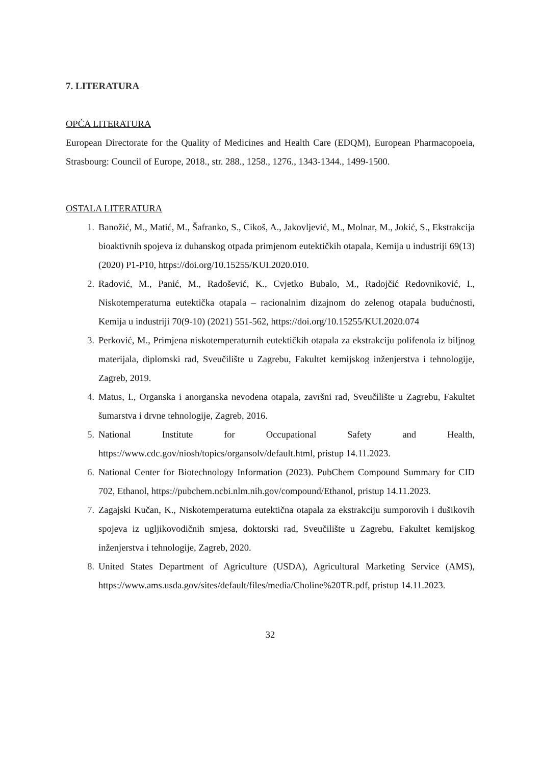7. LITERATURA
OPĆA LITERATURA
European Directorate for the Quality of Medicines and Health Care (EDQM), European Pharmacopoeia, Strasbourg: Council of Europe, 2018., str. 288., 1258., 1276., 1343-1344., 1499-1500.
OSTALA LITERATURA
1. Banožić, M., Matić, M., Šafranko, S., Cikoš, A., Jakovljević, M., Molnar, M., Jokić, S., Ekstrakcija bioaktivnih spojeva iz duhanskog otpada primjenom eutektičkih otapala, Kemija u industriji 69(13) (2020) P1-P10, https://doi.org/10.15255/KUI.2020.010.
2. Radović, M., Panić, M., Radošević, K., Cvjetko Bubalo, M., Radojčić Redovniković, I., Niskotemperaturna eutektička otapala – racionalnim dizajnom do zelenog otapala budućnosti, Kemija u industriji 70(9-10) (2021) 551-562, https://doi.org/10.15255/KUI.2020.074
3. Perković, M., Primjena niskotemperaturnih eutektičkih otapala za ekstrakciju polifenola iz biljnog materijala, diplomski rad, Sveučilište u Zagrebu, Fakultet kemijskog inženjerstva i tehnologije, Zagreb, 2019.
4. Matus, I., Organska i anorganska nevodena otapala, završni rad, Sveučilište u Zagrebu, Fakultet šumarstva i drvne tehnologije, Zagreb, 2016.
5. National Institute for Occupational Safety and Health, https://www.cdc.gov/niosh/topics/organsolv/default.html, pristup 14.11.2023.
6. National Center for Biotechnology Information (2023). PubChem Compound Summary for CID 702, Ethanol, https://pubchem.ncbi.nlm.nih.gov/compound/Ethanol, pristup 14.11.2023.
7. Zagajski Kučan, K., Niskotemperaturna eutektična otapala za ekstrakciju sumporovih i dušikovih spojeva iz ugljikovodičnih smjesa, doktorski rad, Sveučilište u Zagrebu, Fakultet kemijskog inženjerstva i tehnologije, Zagreb, 2020.
8. United States Department of Agriculture (USDA), Agricultural Marketing Service (AMS), https://www.ams.usda.gov/sites/default/files/media/Choline%20TR.pdf, pristup 14.11.2023.
32